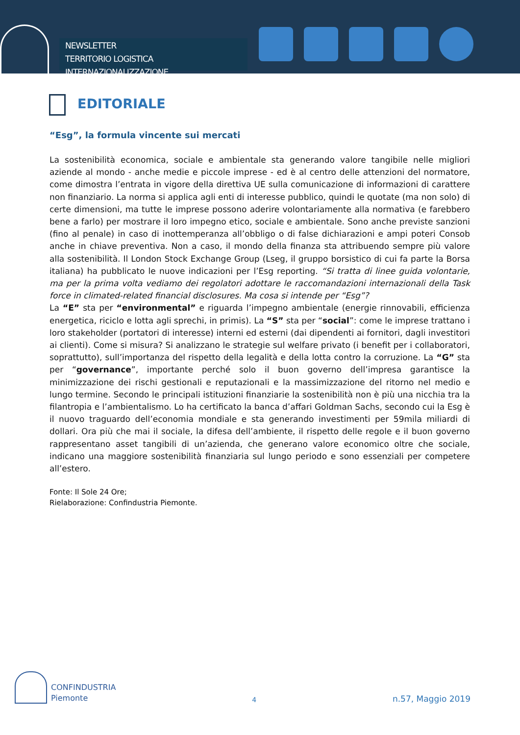NEWSLETTER
TERRITORIO LOGISTICA INTERNAZIONALIZZAZIONE
EDITORIALE
“Esg”, la formula vincente sui mercati
La sostenibilità economica, sociale e ambientale sta generando valore tangibile nelle migliori aziende al mondo - anche medie e piccole imprese - ed è al centro delle attenzioni del normatore, come dimostra l’entrata in vigore della direttiva UE sulla comunicazione di informazioni di carattere non finanziario. La norma si applica agli enti di interesse pubblico, quindi le quotate (ma non solo) di certe dimensioni, ma tutte le imprese possono aderire volontariamente alla normativa (e farebbero bene a farlo) per mostrare il loro impegno etico, sociale e ambientale. Sono anche previste sanzioni (fino al penale) in caso di inottemperanza all’obbligo o di false dichiarazioni e ampi poteri Consob anche in chiave preventiva. Non a caso, il mondo della finanza sta attribuendo sempre più valore alla sostenibilità. Il London Stock Exchange Group (Lseg, il gruppo borsistico di cui fa parte la Borsa italiana) ha pubblicato le nuove indicazioni per l’Esg reporting. “Si tratta di linee guida volontarie, ma per la prima volta vediamo dei regolatori adottare le raccomandazioni internazionali della Task force in climated-related financial disclosures. Ma cosa si intende per “Esg”?
La “E” sta per “environmental” e riguarda l’impegno ambientale (energie rinnovabili, efficienza energetica, riciclo e lotta agli sprechi, in primis). La “S” sta per “social”: come le imprese trattano i loro stakeholder (portatori di interesse) interni ed esterni (dai dipendenti ai fornitori, dagli investitori ai clienti). Come si misura? Si analizzano le strategie sul welfare privato (i benefit per i collaboratori, soprattutto), sull’importanza del rispetto della legalità e della lotta contro la corruzione. La “G” sta per “governance”, importante perché solo il buon governo dell’impresa garantisce la minimizzazione dei rischi gestionali e reputazionali e la massimizzazione del ritorno nel medio e lungo termine. Secondo le principali istituzioni finanziarie la sostenibilità non è più una nicchia tra la filantropia e l’ambientalismo. Lo ha certificato la banca d’affari Goldman Sachs, secondo cui la Esg è il nuovo traguardo dell’economia mondiale e sta generando investimenti per 59mila miliardi di dollari. Ora più che mai il sociale, la difesa dell’ambiente, il rispetto delle regole e il buon governo rappresentano asset tangibili di un’azienda, che generano valore economico oltre che sociale, indicano una maggiore sostenibilità finanziaria sul lungo periodo e sono essenziali per competere all’estero.
Fonte: Il Sole 24 Ore;
Rielaborazione: Confindustria Piemonte.
CONFINDUSTRIA
Piemonte
4
n.57, Maggio 2019